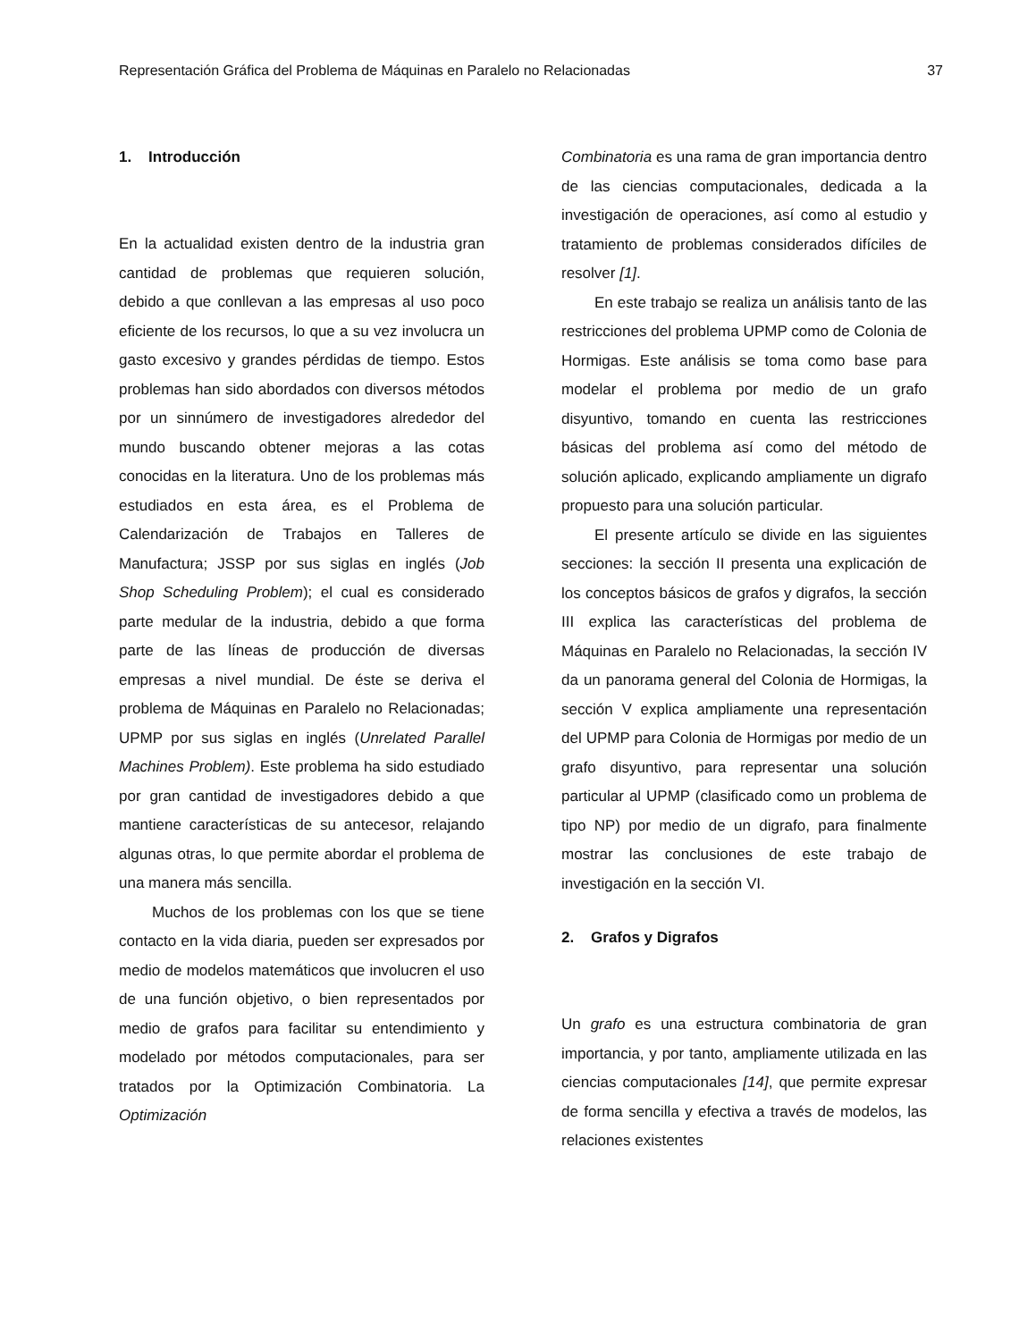Representación Gráfica del Problema de Máquinas en Paralelo no Relacionadas 37
1. Introducción
En la actualidad existen dentro de la industria gran cantidad de problemas que requieren solución, debido a que conllevan a las empresas al uso poco eficiente de los recursos, lo que a su vez involucra un gasto excesivo y grandes pérdidas de tiempo. Estos problemas han sido abordados con diversos métodos por un sinnúmero de investigadores alrededor del mundo buscando obtener mejoras a las cotas conocidas en la literatura. Uno de los problemas más estudiados en esta área, es el Problema de Calendarización de Trabajos en Talleres de Manufactura; JSSP por sus siglas en inglés (Job Shop Scheduling Problem); el cual es considerado parte medular de la industria, debido a que forma parte de las líneas de producción de diversas empresas a nivel mundial. De éste se deriva el problema de Máquinas en Paralelo no Relacionadas; UPMP por sus siglas en inglés (Unrelated Parallel Machines Problem). Este problema ha sido estudiado por gran cantidad de investigadores debido a que mantiene características de su antecesor, relajando algunas otras, lo que permite abordar el problema de una manera más sencilla.
Muchos de los problemas con los que se tiene contacto en la vida diaria, pueden ser expresados por medio de modelos matemáticos que involucren el uso de una función objetivo, o bien representados por medio de grafos para facilitar su entendimiento y modelado por métodos computacionales, para ser tratados por la Optimización Combinatoria. La Optimización
Combinatoria es una rama de gran importancia dentro de las ciencias computacionales, dedicada a la investigación de operaciones, así como al estudio y tratamiento de problemas considerados difíciles de resolver [1].
En este trabajo se realiza un análisis tanto de las restricciones del problema UPMP como de Colonia de Hormigas. Este análisis se toma como base para modelar el problema por medio de un grafo disyuntivo, tomando en cuenta las restricciones básicas del problema así como del método de solución aplicado, explicando ampliamente un digrafo propuesto para una solución particular.
El presente artículo se divide en las siguientes secciones: la sección II presenta una explicación de los conceptos básicos de grafos y digrafos, la sección III explica las características del problema de Máquinas en Paralelo no Relacionadas, la sección IV da un panorama general del Colonia de Hormigas, la sección V explica ampliamente una representación del UPMP para Colonia de Hormigas por medio de un grafo disyuntivo, para representar una solución particular al UPMP (clasificado como un problema de tipo NP) por medio de un digrafo, para finalmente mostrar las conclusiones de este trabajo de investigación en la sección VI.
2. Grafos y Digrafos
Un grafo es una estructura combinatoria de gran importancia, y por tanto, ampliamente utilizada en las ciencias computacionales [14], que permite expresar de forma sencilla y efectiva a través de modelos, las relaciones existentes